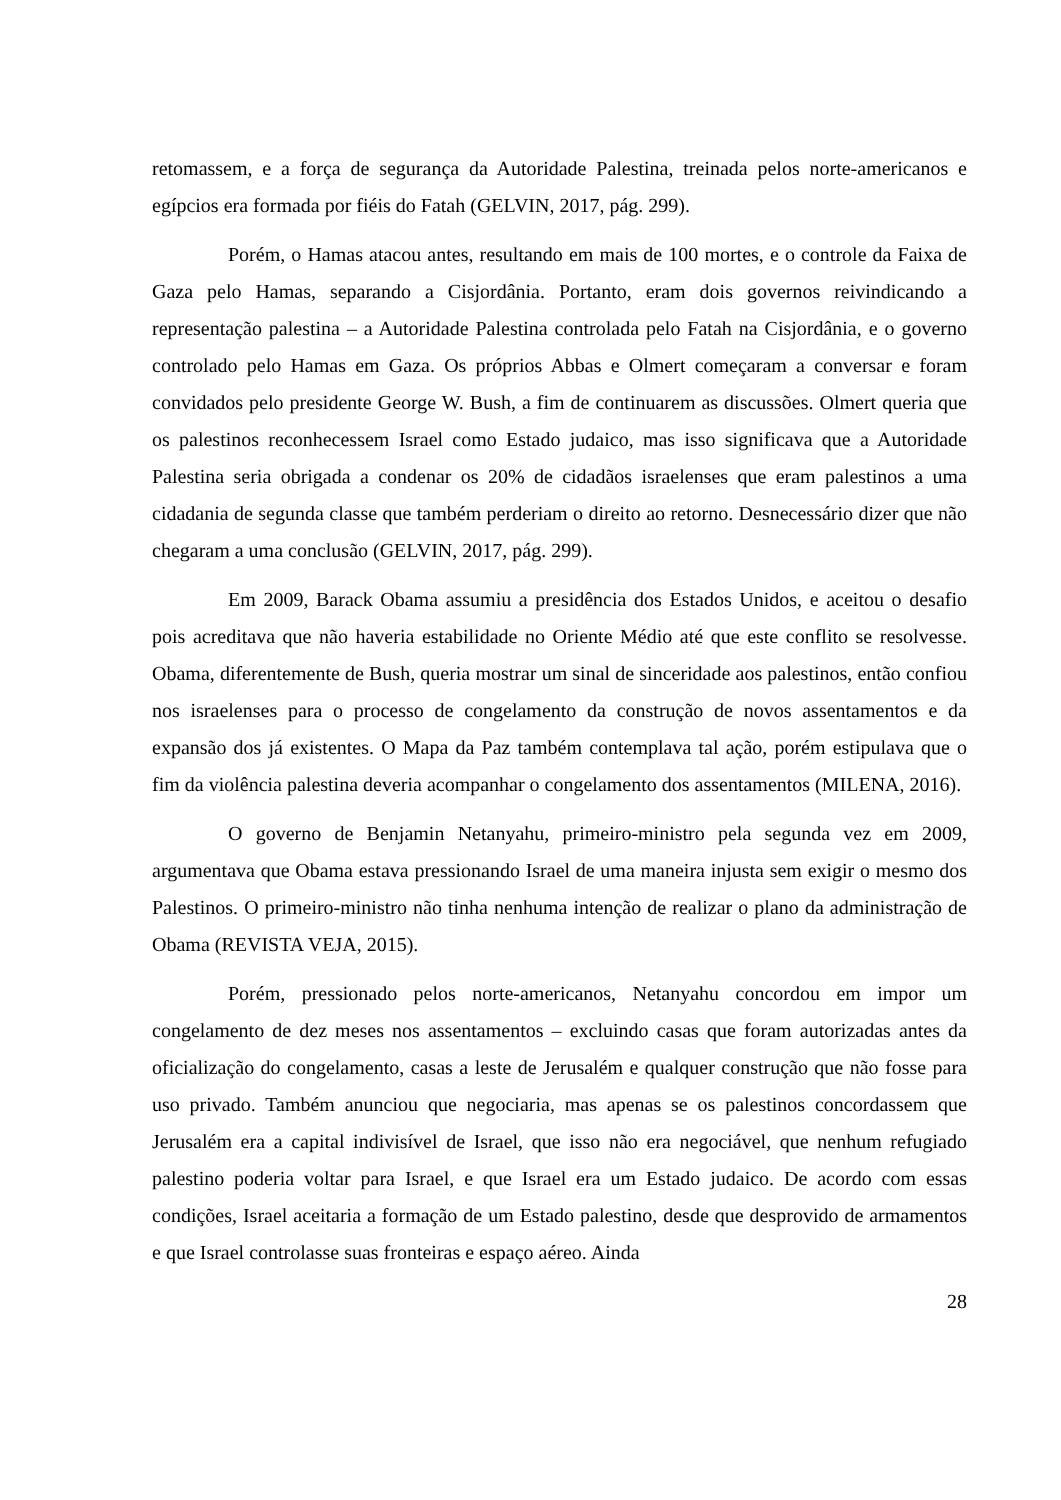retomassem, e a força de segurança da Autoridade Palestina, treinada pelos norte-americanos e egípcios era formada por fiéis do Fatah (GELVIN, 2017, pág. 299).
Porém, o Hamas atacou antes, resultando em mais de 100 mortes, e o controle da Faixa de Gaza pelo Hamas, separando a Cisjordânia. Portanto, eram dois governos reivindicando a representação palestina – a Autoridade Palestina controlada pelo Fatah na Cisjordânia, e o governo controlado pelo Hamas em Gaza. Os próprios Abbas e Olmert começaram a conversar e foram convidados pelo presidente George W. Bush, a fim de continuarem as discussões. Olmert queria que os palestinos reconhecessem Israel como Estado judaico, mas isso significava que a Autoridade Palestina seria obrigada a condenar os 20% de cidadãos israelenses que eram palestinos a uma cidadania de segunda classe que também perderiam o direito ao retorno. Desnecessário dizer que não chegaram a uma conclusão (GELVIN, 2017, pág. 299).
Em 2009, Barack Obama assumiu a presidência dos Estados Unidos, e aceitou o desafio pois acreditava que não haveria estabilidade no Oriente Médio até que este conflito se resolvesse. Obama, diferentemente de Bush, queria mostrar um sinal de sinceridade aos palestinos, então confiou nos israelenses para o processo de congelamento da construção de novos assentamentos e da expansão dos já existentes. O Mapa da Paz também contemplava tal ação, porém estipulava que o fim da violência palestina deveria acompanhar o congelamento dos assentamentos (MILENA, 2016).
O governo de Benjamin Netanyahu, primeiro-ministro pela segunda vez em 2009, argumentava que Obama estava pressionando Israel de uma maneira injusta sem exigir o mesmo dos Palestinos. O primeiro-ministro não tinha nenhuma intenção de realizar o plano da administração de Obama (REVISTA VEJA, 2015).
Porém, pressionado pelos norte-americanos, Netanyahu concordou em impor um congelamento de dez meses nos assentamentos – excluindo casas que foram autorizadas antes da oficialização do congelamento, casas a leste de Jerusalém e qualquer construção que não fosse para uso privado. Também anunciou que negociaria, mas apenas se os palestinos concordassem que Jerusalém era a capital indivisível de Israel, que isso não era negociável, que nenhum refugiado palestino poderia voltar para Israel, e que Israel era um Estado judaico. De acordo com essas condições, Israel aceitaria a formação de um Estado palestino, desde que desprovido de armamentos e que Israel controlasse suas fronteiras e espaço aéreo. Ainda
28